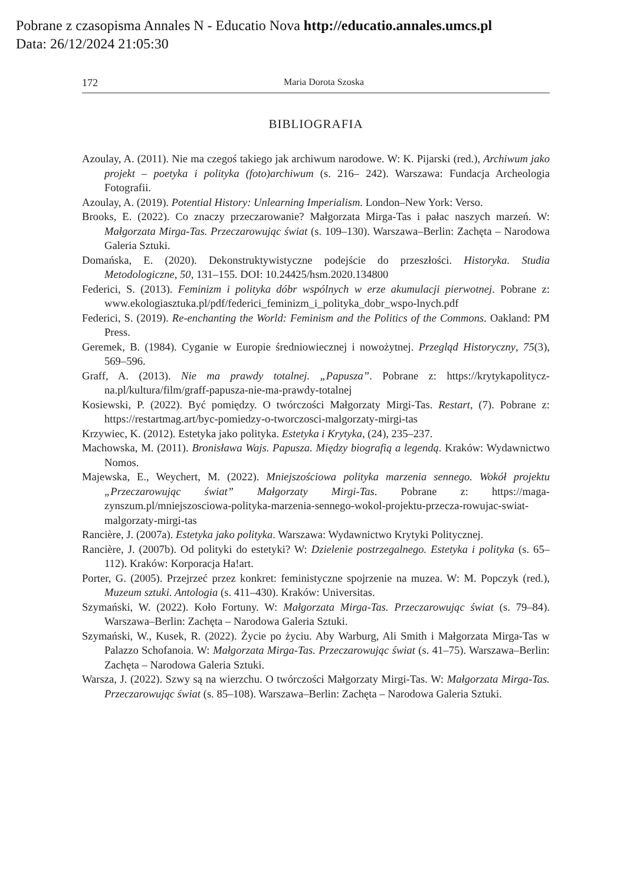Pobrane z czasopisma Annales N - Educatio Nova http://educatio.annales.umcs.pl
Data: 26/12/2024 21:05:30
172 Maria Dorota Szoska
BIBLIOGRAFIA
Azoulay, A. (2011). Nie ma czegoś takiego jak archiwum narodowe. W: K. Pijarski (red.), Archiwum jako projekt – poetyka i polityka (foto)archiwum (s. 216– 242). Warszawa: Fundacja Archeologia Fotografii.
Azoulay, A. (2019). Potential History: Unlearning Imperialism. London–New York: Verso.
Brooks, E. (2022). Co znaczy przeczarowanie? Małgorzata Mirga-Tas i pałac naszych marzeń. W: Małgorzata Mirga-Tas. Przeczarowując świat (s. 109–130). Warszawa–Berlin: Zachęta – Narodowa Galeria Sztuki.
Domańska, E. (2020). Dekonstruktywistyczne podejście do przeszłości. Historyka. Studia Metodologiczne, 50, 131–155. DOI: 10.24425/hsm.2020.134800
Federici, S. (2013). Feminizm i polityka dóbr wspólnych w erze akumulacji pierwotnej. Pobrane z: www.ekologiasztuka.pl/pdf/federici_feminizm_i_polityka_dobr_wspo-lnych.pdf
Federici, S. (2019). Re-enchanting the World: Feminism and the Politics of the Commons. Oakland: PM Press.
Geremek, B. (1984). Cyganie w Europie średniowiecznej i nowożytnej. Przegląd Historyczny, 75(3), 569–596.
Graff, A. (2013). Nie ma prawdy totalnej. „Papusza”. Pobrane z: https://krytykapolitycz-na.pl/kultura/film/graff-papusza-nie-ma-prawdy-totalnej
Kosiewski, P. (2022). Być pomiędzy. O twórczości Małgorzaty Mirgi-Tas. Restart, (7). Pobrane z: https://restartmag.art/byc-pomiedzy-o-tworczosci-malgorzaty-mirgi-tas
Krzywiec, K. (2012). Estetyka jako polityka. Estetyka i Krytyka, (24), 235–237.
Machowska, M. (2011). Bronisława Wajs. Papusza. Między biografią a legendą. Kraków: Wydawnictwo Nomos.
Majewska, E., Weychert, M. (2022). Mniejszościowa polityka marzenia sennego. Wokół projektu „Przeczarowując świat” Małgorzaty Mirgi-Tas. Pobrane z: https://maga-zynszum.pl/mniejszosciowa-polityka-marzenia-sennego-wokol-projektu-przecza-rowujac-swiat-malgorzaty-mirgi-tas
Rancière, J. (2007a). Estetyka jako polityka. Warszawa: Wydawnictwo Krytyki Politycznej.
Rancière, J. (2007b). Od polityki do estetyki? W: Dzielenie postrzegalnego. Estetyka i polityka (s. 65–112). Kraków: Korporacja Ha!art.
Porter, G. (2005). Przejrzeć przez konkret: feministyczne spojrzenie na muzea. W: M. Popczyk (red.), Muzeum sztuki. Antologia (s. 411–430). Kraków: Universitas.
Szymański, W. (2022). Koło Fortuny. W: Małgorzata Mirga-Tas. Przeczarowując świat (s. 79–84). Warszawa–Berlin: Zachęta – Narodowa Galeria Sztuki.
Szymański, W., Kusek, R. (2022). Życie po życiu. Aby Warburg, Ali Smith i Małgorzata Mirga-Tas w Palazzo Schofanoia. W: Małgorzata Mirga-Tas. Przeczarowując świat (s. 41–75). Warszawa–Berlin: Zachęta – Narodowa Galeria Sztuki.
Warsza, J. (2022). Szwy są na wierzchu. O twórczości Małgorzaty Mirgi-Tas. W: Małgorzata Mirga-Tas. Przeczarowując świat (s. 85–108). Warszawa–Berlin: Zachęta – Narodowa Galeria Sztuki.